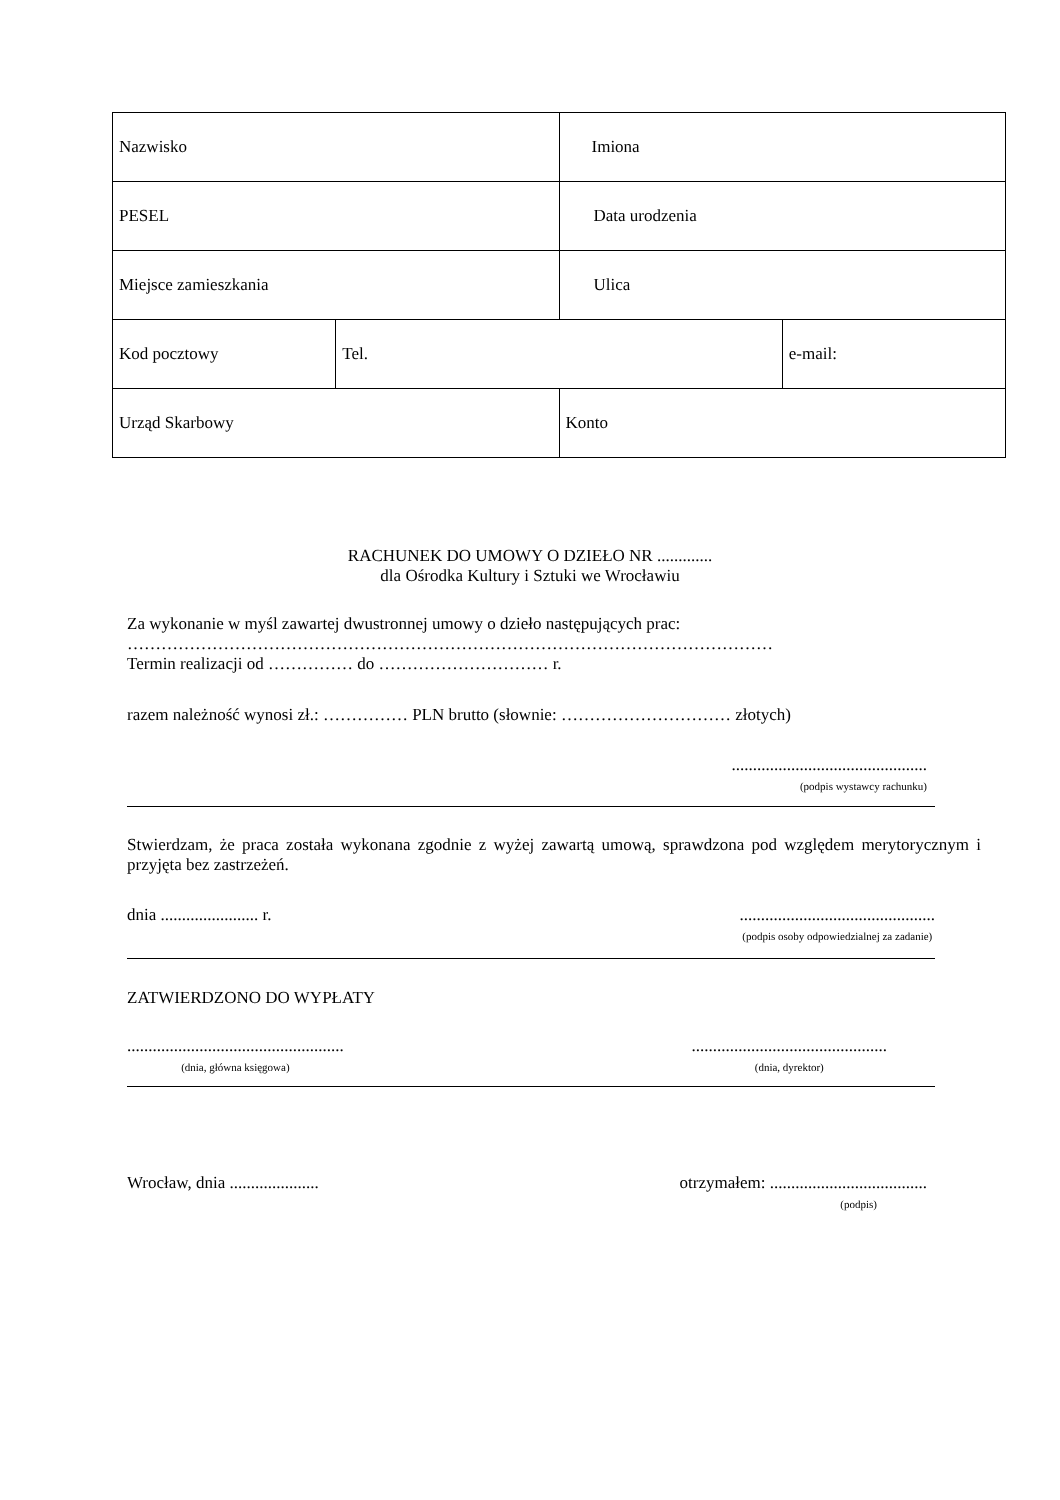| Nazwisko | | Imiona | |
| PESEL | | Data urodzenia | |
| Miejsce zamieszkania | | Ulica | |
| Kod pocztowy | Tel. | | e-mail: |
| Urząd Skarbowy | | Konto | |
RACHUNEK DO UMOWY O DZIEŁO NR .............
dla Ośrodka Kultury i Sztuki we Wrocławiu
Za wykonanie w myśl zawartej dwustronnej umowy o dzieło następujących prac:
……………………………………………………………………………………………………
Termin realizacji od …………… do ………………………… r.
razem należność wynosi zł.: …………… PLN brutto (słownie: ………………………… złotych)
..............................................
(podpis wystawcy rachunku)
Stwierdzam, że praca została wykonana zgodnie z wyżej zawartą umową, sprawdzona pod względem merytorycznym i przyjęta bez zastrzeżeń.
dnia ....................... r...............................................
(podpis osoby odpowiedzialnej za zadanie)
ZATWIERDZONO DO WYPŁATY
...................................................
(dnia, główna księgowa)..............................................
(dnia, dyrektor)
Wrocław, dnia ..................... otrzymałem: .....................................
(podpis)